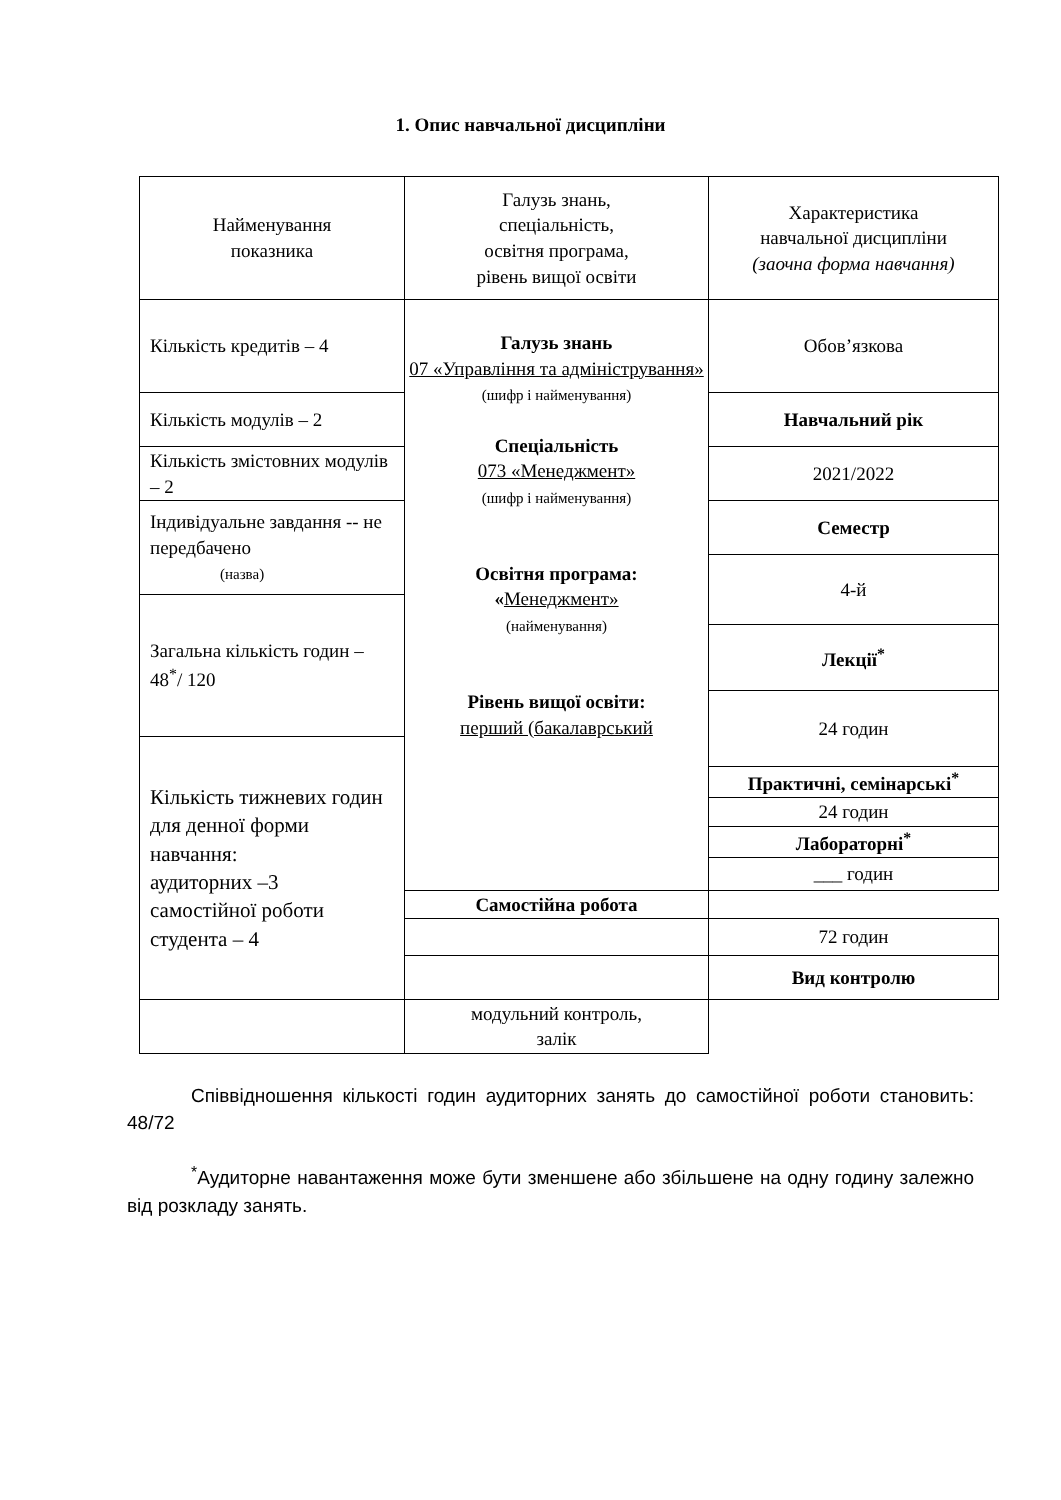1. Опис навчальної дисципліни
| Найменування показника | Галузь знань, спеціальність, освітня програма, рівень вищої освіти | Характеристика навчальної дисципліни (заочна форма навчання) |
| Кількість кредитів – 4 | Галузь знань 07 «Управління та адміністрування» (шифр і найменування) Спеціальність 073 «Менеджмент» (шифр і найменування) Освітня програма: « Менеджмент» (найменування) Рівень вищої освіти: перший (бакалаврський | Обов’язкова |
| Кількість модулів – 2 | | Навчальний рік |
| Кількість змістовних модулів – 2 | | 2021/2022 |
| Індивідуальне завдання -- не передбачено (назва) | | Семестр |
| | | 4-й |
| Загальна кількість годин – 48<sup>*</sup>/ 120 | | |
| | | Лекції<sup>*</sup> |
| | | 24 годин |
| Кількість тижневих годин для денної форми навчання: аудиторних –3 самостійної роботи студента – 4 | | |
| | | Практичні, семінарські<sup>*</sup> |
| | | 24 годин |
| | | Лабораторні<sup>*</sup> |
| | | ___ годин |
| | Самостійна робота | |
| | | 72 годин |
| | | Вид контролю |
| | модульний контроль, залік | |
Співвідношення кількості годин аудиторних занять до самостійної роботи становить: 48/72
<sup>*</sup> Аудиторне навантаження може бути зменшене або збільшене на одну годину залежно від розкладу занять.